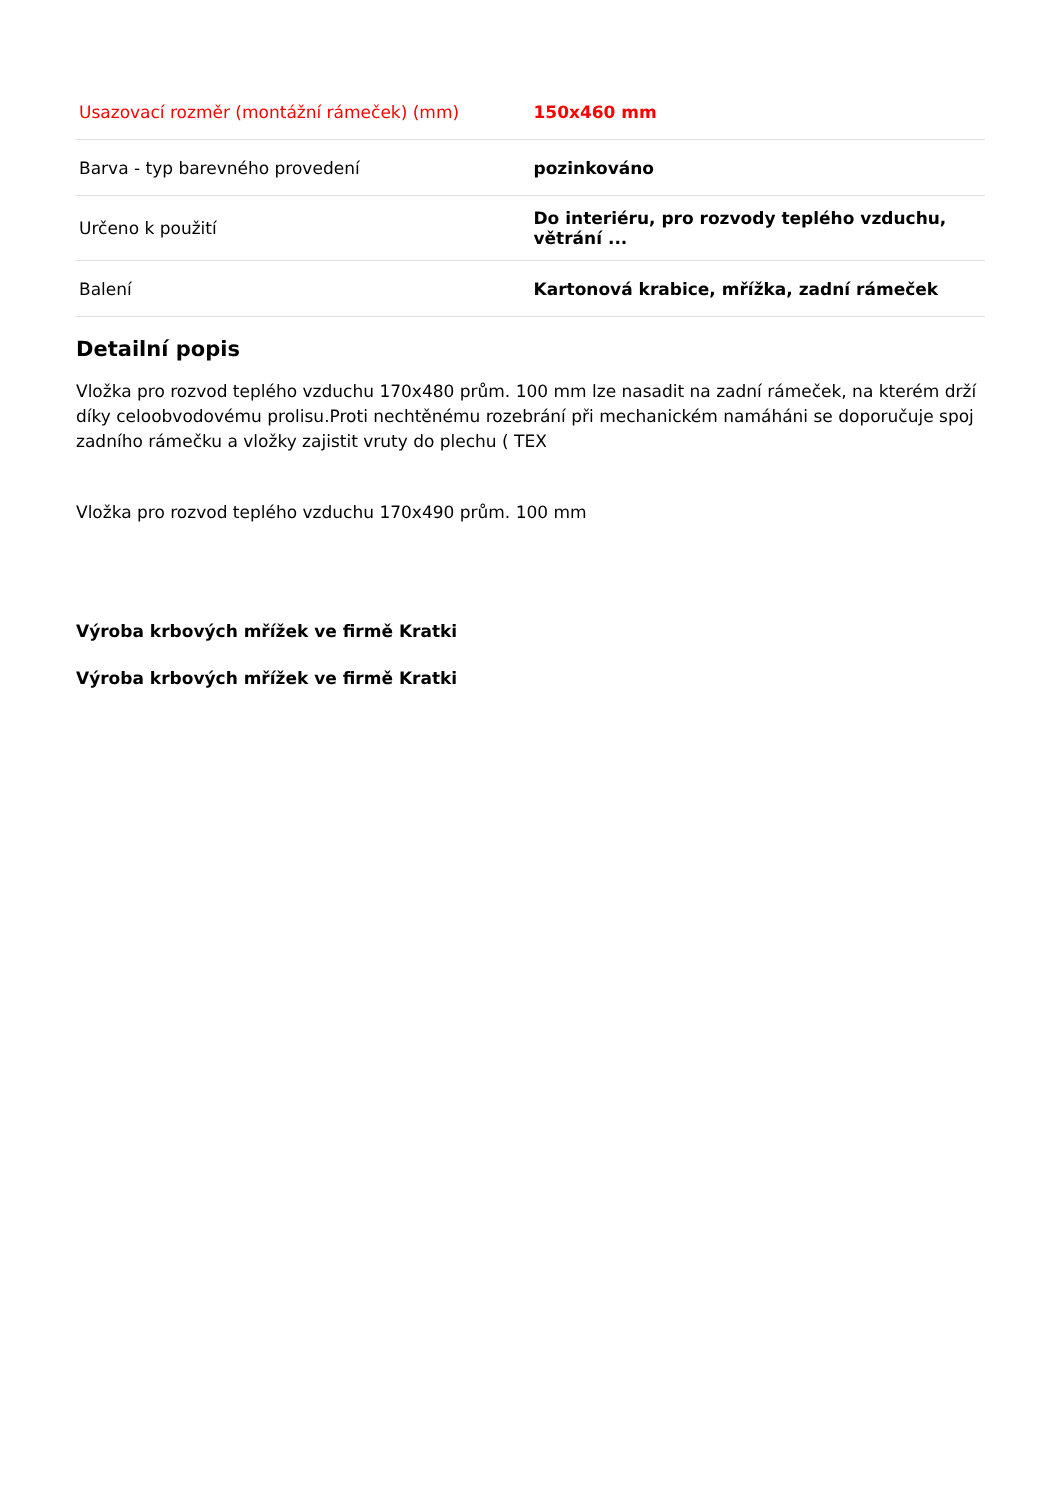| Usazovací rozměr (montážní rámeček) (mm) | 150x460 mm |
| Barva - typ barevného provedení | pozinkováno |
| Určeno k použití | Do interiéru, pro rozvody teplého vzduchu, větrání ... |
| Balení | Kartonová krabice, mřížka, zadní rámeček |
Detailní popis
Vložka pro rozvod teplého vzduchu 170x480 prům. 100 mm lze nasadit na zadní rámeček, na kterém drží díky celoobvodovému prolisu.Proti nechtěnému rozebrání při mechanickém namáháni se doporučuje spoj zadního rámečku a vložky zajistit vruty do plechu ( TEX
Vložka pro rozvod teplého vzduchu 170x490 prům. 100 mm
Výroba krbových mřížek ve firmě Kratki
Výroba krbových mřížek ve firmě Kratki